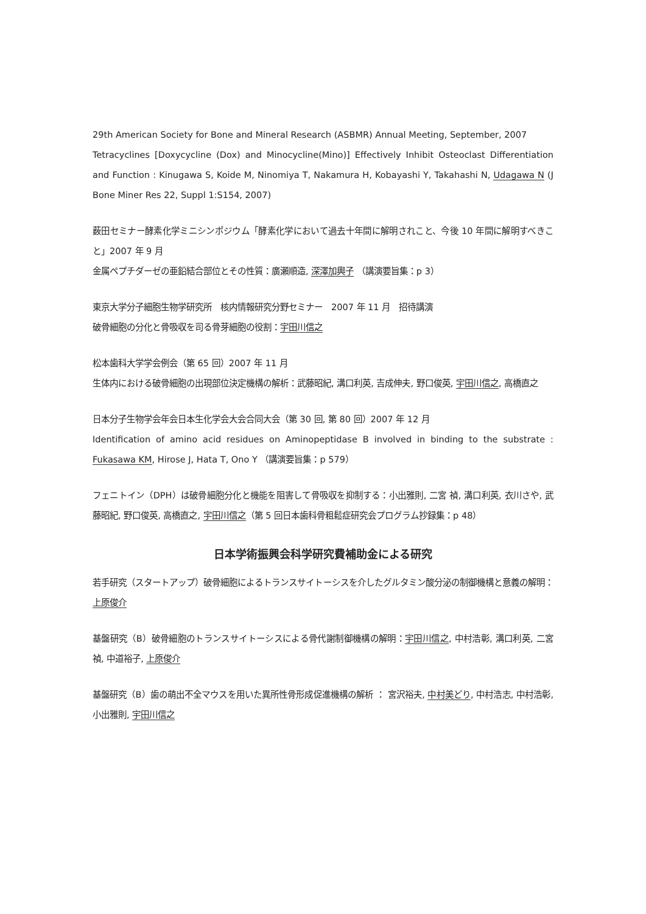29th American Society for Bone and Mineral Research (ASBMR) Annual Meeting, September, 2007
Tetracyclines [Doxycycline (Dox) and Minocycline(Mino)] Effectively Inhibit Osteoclast Differentiation and Function : Kinugawa S, Koide M, Ninomiya T, Nakamura H, Kobayashi Y, Takahashi N, Udagawa N (J Bone Miner Res 22, Suppl 1:S154, 2007)
薮田セミナー酵素化学ミニシンポジウム「酵素化学において過去十年間に解明されこと、今後 10 年間に解明すべきこと」2007 年 9 月
金属ペプチダーゼの亜鉛結合部位とその性質：廣瀬順造, 深澤加輿子 （講演要旨集：p 3）
東京大学分子細胞生物学研究所　核内情報研究分野セミナー　2007 年 11 月　招待講演
破骨細胞の分化と骨吸収を司る骨芽細胞の役割：宇田川信之
松本歯科大学学会例会（第 65 回）2007 年 11 月
生体内における破骨細胞の出現部位決定機構の解析：武藤昭紀, 溝口利英, 吉成伸夫, 野口俊英, 宇田川信之, 高橋直之
日本分子生物学会年会日本生化学会大会合同大会（第 30 回, 第 80 回）2007 年 12 月
Identification of amino acid residues on Aminopeptidase B involved in binding to the substrate : Fukasawa KM, Hirose J, Hata T, Ono Y （講演要旨集：p 579）
フェニトイン（DPH）は破骨細胞分化と機能を阻害して骨吸収を抑制する：小出雅則, 二宮 禎, 溝口利英, 衣川さや, 武藤昭紀, 野口俊英, 高橋直之, 宇田川信之（第 5 回日本歯科骨粗鬆症研究会プログラム抄録集：p 48）
日本学術振興会科学研究費補助金による研究
若手研究（スタートアップ）破骨細胞によるトランスサイトーシスを介したグルタミン酸分泌の制御機構と意義の解明：上原俊介
基盤研究（B）破骨細胞のトランスサイトーシスによる骨代謝制御機構の解明：宇田川信之, 中村浩彰, 溝口利英, 二宮　禎, 中道裕子, 上原俊介
基盤研究（B）歯の萌出不全マウスを用いた異所性骨形成促進機構の解析 ： 宮沢裕夫, 中村美どり, 中村浩志, 中村浩彰, 小出雅則, 宇田川信之